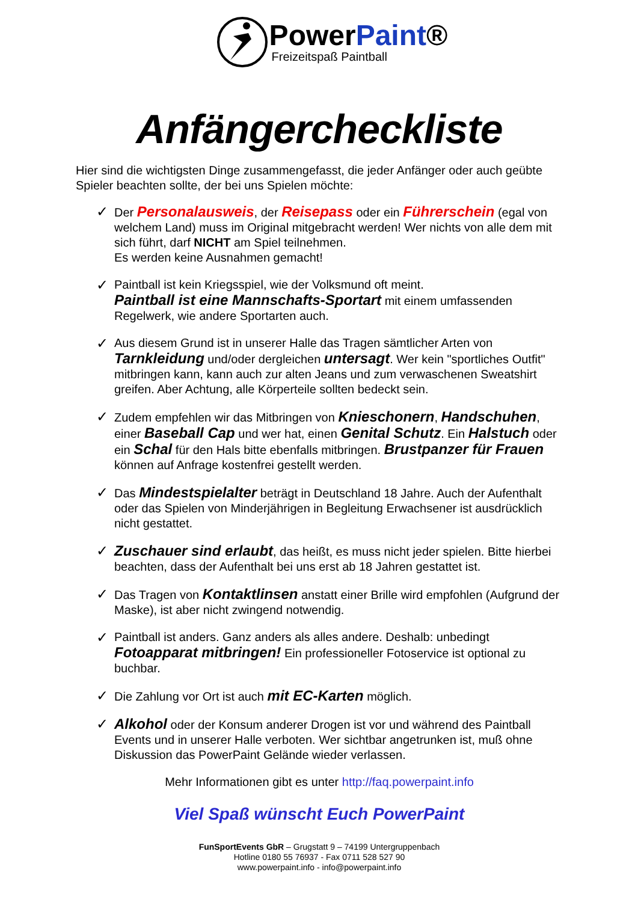PowerPaint®
Freizeitspaß Paintball
Anfängercheckliste
Hier sind die wichtigsten Dinge zusammengefasst, die jeder Anfänger oder auch geübte Spieler beachten sollte, der bei uns Spielen möchte:
✓ Der Personalausweis, der Reisepass oder ein Führerschein (egal von welchem Land) muss im Original mitgebracht werden! Wer nichts von alle dem mit sich führt, darf NICHT am Spiel teilnehmen.
Es werden keine Ausnahmen gemacht!
✓ Paintball ist kein Kriegsspiel, wie der Volksmund oft meint.
Paintball ist eine Mannschafts-Sportart mit einem umfassenden Regelwerk, wie andere Sportarten auch.
✓ Aus diesem Grund ist in unserer Halle das Tragen sämtlicher Arten von Tarnkleidung und/oder dergleichen untersagt. Wer kein "sportliches Outfit" mitbringen kann, kann auch zur alten Jeans und zum verwaschenen Sweatshirt greifen. Aber Achtung, alle Körperteile sollten bedeckt sein.
✓ Zudem empfehlen wir das Mitbringen von Knieschonern, Handschuhen, einer Baseball Cap und wer hat, einen Genital Schutz. Ein Halstuch oder ein Schal für den Hals bitte ebenfalls mitbringen. Brustpanzer für Frauen können auf Anfrage kostenfrei gestellt werden.
✓ Das Mindestspielalter beträgt in Deutschland 18 Jahre. Auch der Aufenthalt oder das Spielen von Minderjährigen in Begleitung Erwachsener ist ausdrücklich nicht gestattet.
✓ Zuschauer sind erlaubt, das heißt, es muss nicht jeder spielen. Bitte hierbei beachten, dass der Aufenthalt bei uns erst ab 18 Jahren gestattet ist.
✓ Das Tragen von Kontaktlinsen anstatt einer Brille wird empfohlen (Aufgrund der Maske), ist aber nicht zwingend notwendig.
✓ Paintball ist anders. Ganz anders als alles andere. Deshalb: unbedingt Fotoapparat mitbringen! Ein professioneller Fotoservice ist optional zu buchbar.
✓ Die Zahlung vor Ort ist auch mit EC-Karten möglich.
✓ Alkohol oder der Konsum anderer Drogen ist vor und während des Paintball Events und in unserer Halle verboten. Wer sichtbar angetrunken ist, muß ohne Diskussion das PowerPaint Gelände wieder verlassen.
Mehr Informationen gibt es unter http://faq.powerpaint.info
Viel Spaß wünscht Euch PowerPaint
FunSportEvents GbR – Grugstatt 9 – 74199 Untergruppenbach
Hotline 0180 55 76937 - Fax 0711 528 527 90
www.powerpaint.info - info@powerpaint.info